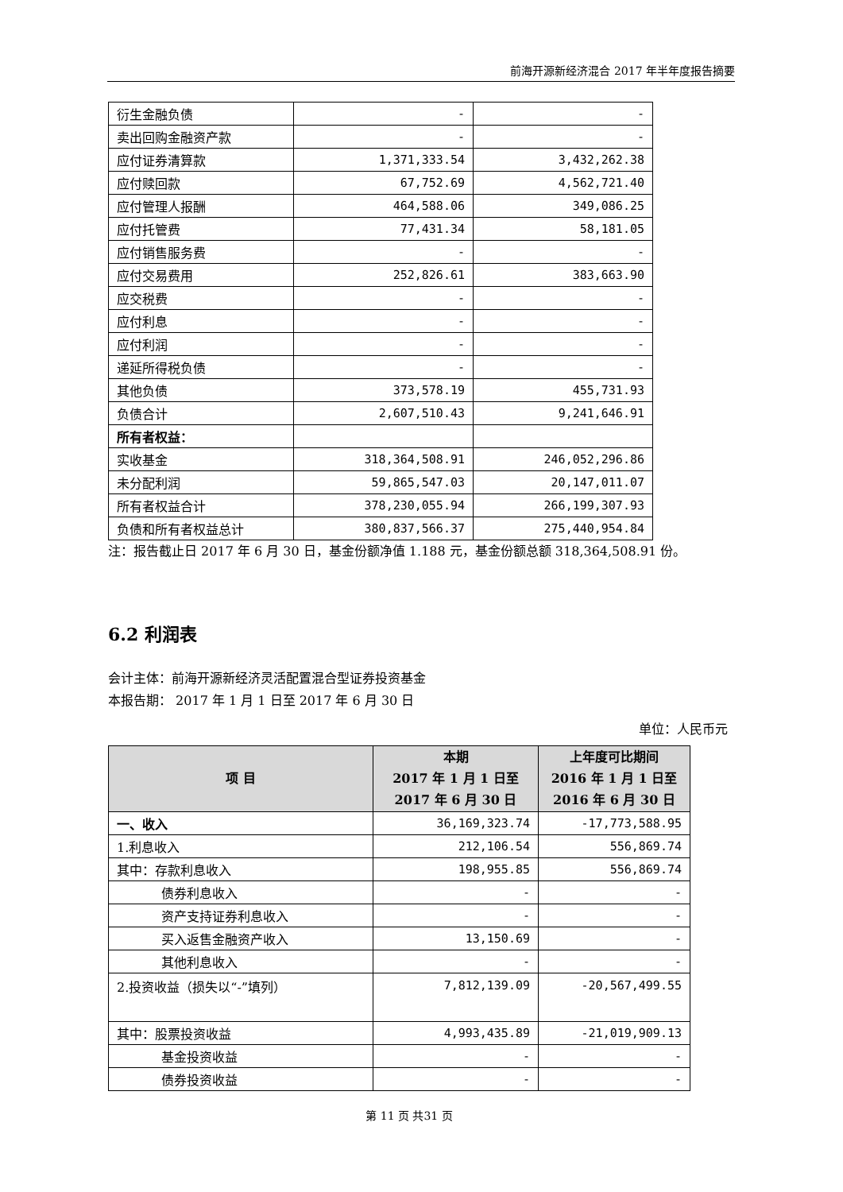前海开源新经济混合 2017 年半年度报告摘要
| 衍生金融负债 | - | - |
| 卖出回购金融资产款 | - | - |
| 应付证券清算款 | 1,371,333.54 | 3,432,262.38 |
| 应付赎回款 | 67,752.69 | 4,562,721.40 |
| 应付管理人报酬 | 464,588.06 | 349,086.25 |
| 应付托管费 | 77,431.34 | 58,181.05 |
| 应付销售服务费 | - | - |
| 应付交易费用 | 252,826.61 | 383,663.90 |
| 应交税费 | - | - |
| 应付利息 | - | - |
| 应付利润 | - | - |
| 递延所得税负债 | - | - |
| 其他负债 | 373,578.19 | 455,731.93 |
| 负债合计 | 2,607,510.43 | 9,241,646.91 |
| 所有者权益： | | |
| 实收基金 | 318,364,508.91 | 246,052,296.86 |
| 未分配利润 | 59,865,547.03 | 20,147,011.07 |
| 所有者权益合计 | 378,230,055.94 | 266,199,307.93 |
| 负债和所有者权益总计 | 380,837,566.37 | 275,440,954.84 |
注：报告截止日 2017 年 6 月 30 日，基金份额净值 1.188 元，基金份额总额 318,364,508.91 份。
6.2 利润表
会计主体：前海开源新经济灵活配置混合型证券投资基金
本报告期： 2017 年 1 月 1 日至 2017 年 6 月 30 日
单位：人民币元
| 项 目 | 本期 2017 年 1 月 1 日至 2017 年 6 月 30 日 | 上年度可比期间 2016 年 1 月 1 日至 2016 年 6 月 30 日 |
| --- | --- | --- |
| 一、收入 | 36,169,323.74 | -17,773,588.95 |
| 1.利息收入 | 212,106.54 | 556,869.74 |
| 其中：存款利息收入 | 198,955.85 | 556,869.74 |
| 债券利息收入 | - | - |
| 资产支持证券利息收入 | - | - |
| 买入返售金融资产收入 | 13,150.69 | - |
| 其他利息收入 | - | - |
| 2.投资收益（损失以“-”填列） | 7,812,139.09 | -20,567,499.55 |
| 其中：股票投资收益 | 4,993,435.89 | -21,019,909.13 |
| 基金投资收益 | - | - |
| 债券投资收益 | - | - |
第 11 页 共31 页